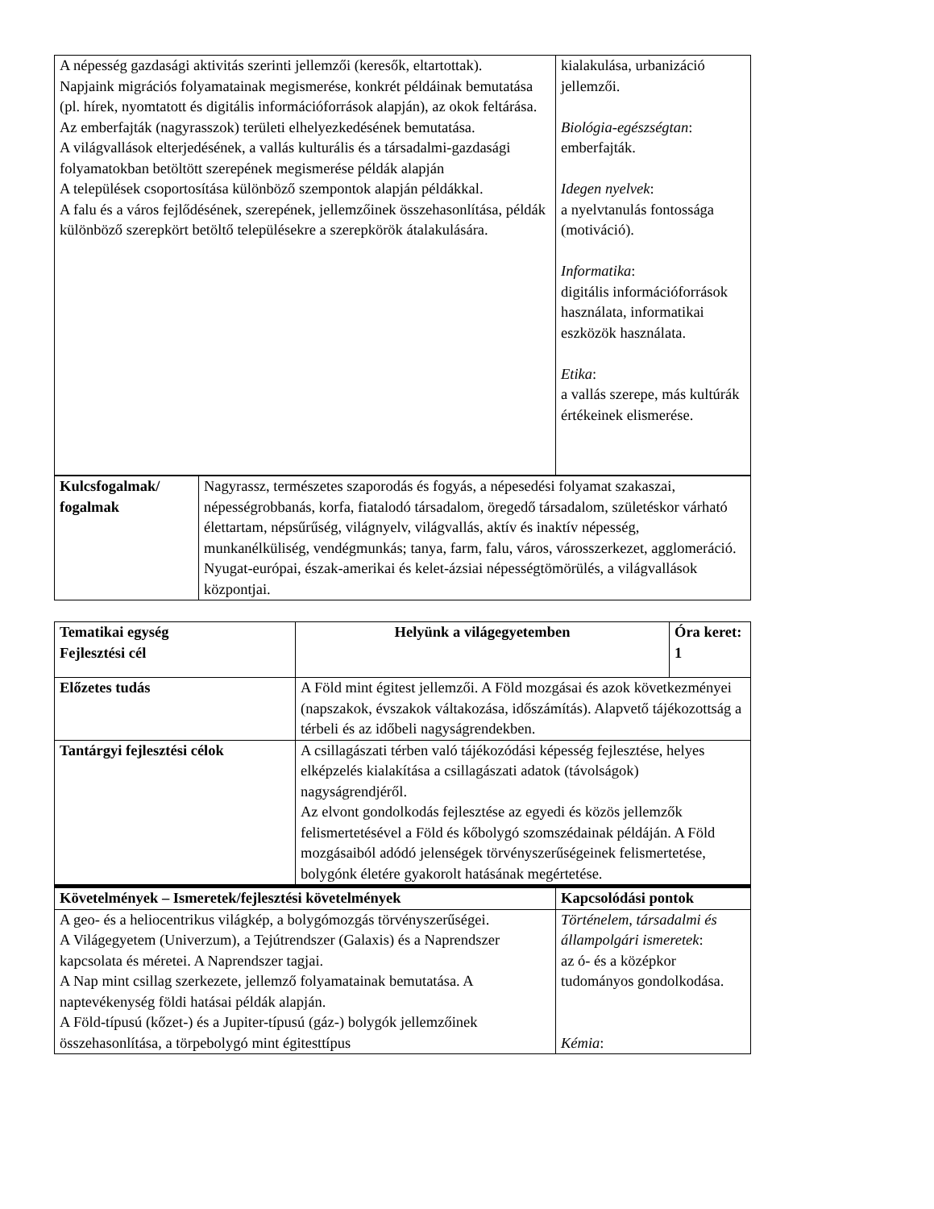| A népesség gazdasági aktivitás szerinti jellemzői (keresők, eltartottak). Napjaink migrációs folyamatainak megismerése, konkrét példáinak bemutatása (pl. hírek, nyomtatott és digitális információforrások alapján), az okok feltárása. Az emberfajták (nagyrasszok) területi elhelyezkedésének bemutatása. A világvallások elterjedésének, a vallás kulturális és a társadalmi-gazdasági folyamatokban betöltött szerepének megismerése példák alapján A települések csoportosítása különböző szempontok alapján példákkal. A falu és a város fejlődésének, szerepének, jellemzőinek összehasonlítása, példák különböző szerepkört betöltő településekre a szerepkörök átalakulására. | kialakulása, urbanizáció jellemzői. Biológia-egészségtan : emberfajták. Idegen nyelvek : a nyelvtanulás fontossága (motiváció). Informatika : digitális információforrások használata, informatikai eszközök használata. Etika : a vallás szerepe, más kultúrák értékeinek elismerése. |
| Kulcsfogalmak/ fogalmak | Nagyrassz, természetes szaporodás és fogyás, a népesedési folyamat szakaszai, népességrobbanás, korfa, fiatalodó társadalom, öregedő társadalom, születéskor várható élettartam, népsűrűség, világnyelv, világvallás, aktív és inaktív népesség, munkanélküliség, vendégmunkás; tanya, farm, falu, város, városszerkezet, agglomeráció. Nyugat-európai, észak-amerikai és kelet-ázsiai népességtömörülés, a világvallások központjai. |
| Tematikai egység Fejlesztési cél | Helyünk a világegyetemben | Óra keret: 1 |
| --- | --- | --- |
| Előzetes tudás | A Föld mint égitest jellemzői. A Föld mozgásai és azok következményei (napszakok, évszakok váltakozása, időszámítás). Alapvető tájékozottság a térbeli és az időbeli nagyságrendekben. | |
| Tantárgyi fejlesztési célok | A csillagászati térben való tájékozódási képesség fejlesztése, helyes elképzelés kialakítása a csillagászati adatok (távolságok) nagyságrendjéről. Az elvont gondolkodás fejlesztése az egyedi és közös jellemzők felismertetésével a Föld és kőbolygó szomszédainak példáján. A Föld mozgásaiból adódó jelenségek törvényszerűségeinek felismertetése, bolygónk életére gyakorolt hatásának megértetése. | |
| Követelmények – Ismeretek/fejlesztési követelmények | Kapcsolódási pontok |
| --- | --- |
| A geo- és a heliocentrikus világkép, a bolygómozgás törvényszerűségei. A Világegyetem (Univerzum), a Tejútrendszer (Galaxis) és a Naprendszer kapcsolata és méretei. A Naprendszer tagjai. A Nap mint csillag szerkezete, jellemző folyamatainak bemutatása. A naptevékenység földi hatásai példák alapján. A Föld-típusú (kőzet-) és a Jupiter-típusú (gáz-) bolygók jellemzőinek összehasonlítása, a törpebolygó mint égitesttípus | Történelem, társadalmi és állampolgári ismeretek : az ó- és a középkor tudományos gondolkodása. Kémia : |